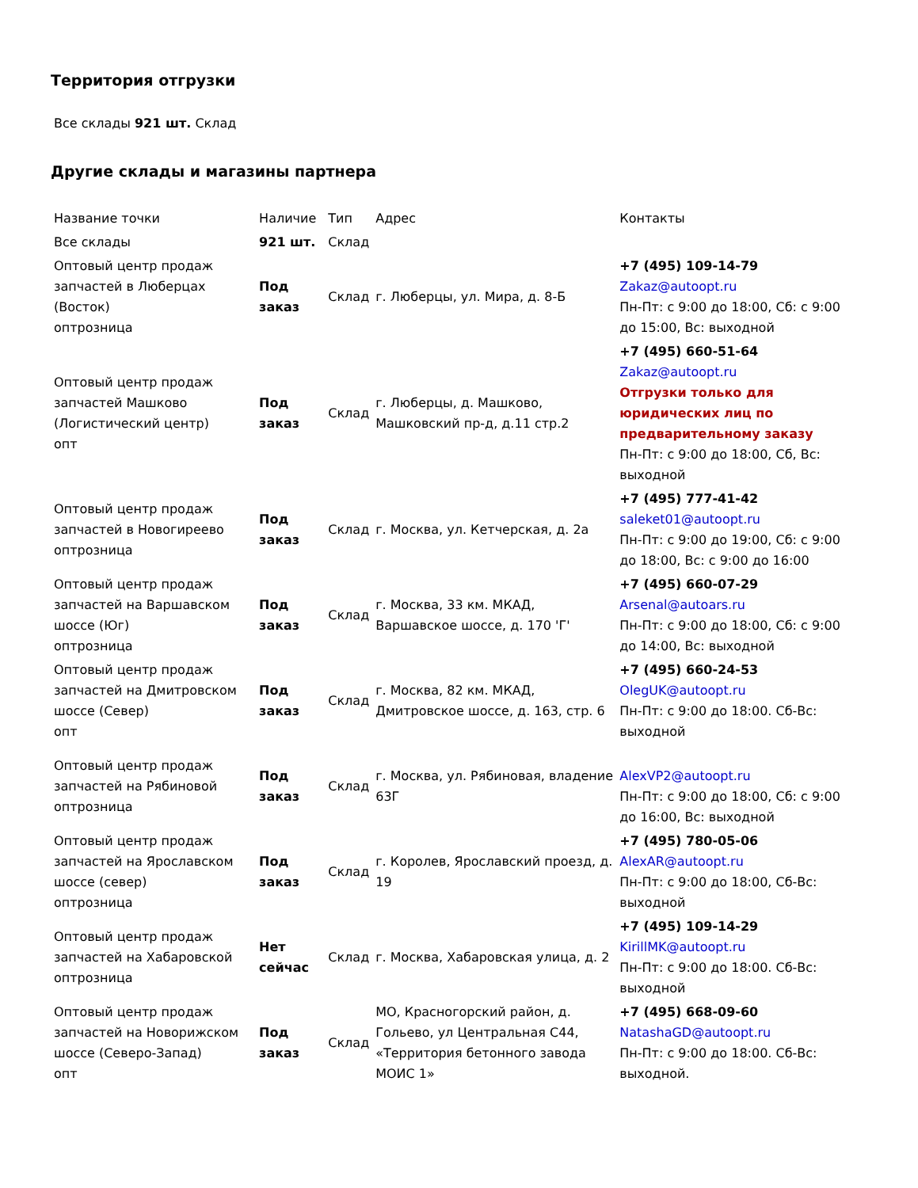Территория отгрузки
Все склады 921 шт. Склад
Другие склады и магазины партнера
| Название точки | Наличие | Тип | Адрес | Контакты |
| Все склады | 921 шт. | Склад | | |
| Оптовый центр продаж запчастей в Люберцах (Восток) оптрозница | Под заказ | Склад | г. Люберцы, ул. Мира, д. 8-Б | +7 (495) 109-14-79 Zakaz@autoopt.ru Пн-Пт: с 9:00 до 18:00, Сб: с 9:00 до 15:00, Вс: выходной |
| Оптовый центр продаж запчастей Машково (Логистический центр) опт | Под заказ | Склад | г. Люберцы, д. Машково, Машковский пр-д, д.11 стр.2 | +7 (495) 660-51-64 Zakaz@autoopt.ru Отгрузки только для юридических лиц по предварительному заказу Пн-Пт: с 9:00 до 18:00, Сб, Вс: выходной |
| Оптовый центр продаж запчастей в Новогиреево оптрозница | Под заказ | Склад | г. Москва, ул. Кетчерская, д. 2а | +7 (495) 777-41-42 saleket01@autoopt.ru Пн-Пт: с 9:00 до 19:00, Сб: с 9:00 до 18:00, Вс: с 9:00 до 16:00 |
| Оптовый центр продаж запчастей на Варшавском шоссе (Юг) оптрозница | Под заказ | Склад | г. Москва, 33 км. МКАД, Варшавское шоссе, д. 170 'Г' | +7 (495) 660-07-29 Arsenal@autoars.ru Пн-Пт: с 9:00 до 18:00, Сб: с 9:00 до 14:00, Вс: выходной |
| Оптовый центр продаж запчастей на Дмитровском шоссе (Север) опт | Под заказ | Склад | г. Москва, 82 км. МКАД, Дмитровское шоссе, д. 163, стр. 6 | +7 (495) 660-24-53 OlegUK@autoopt.ru Пн-Пт: с 9:00 до 18:00. Сб-Вс: выходной |
| Оптовый центр продаж запчастей на Рябиновой оптрозница | Под заказ | Склад | г. Москва, ул. Рябиновая, владение 63Г | AlexVP2@autoopt.ru Пн-Пт: с 9:00 до 18:00, Сб: с 9:00 до 16:00, Вс: выходной |
| Оптовый центр продаж запчастей на Ярославском шоссе (север) оптрозница | Под заказ | Склад | г. Королев, Ярославский проезд, д. 19 | +7 (495) 780-05-06 AlexAR@autoopt.ru Пн-Пт: с 9:00 до 18:00, Сб-Вс: выходной |
| Оптовый центр продаж запчастей на Хабаровской оптрозница | Нет сейчас | Склад | г. Москва, Хабаровская улица, д. 2 | +7 (495) 109-14-29 KirillMK@autoopt.ru Пн-Пт: с 9:00 до 18:00. Сб-Вс: выходной |
| Оптовый центр продаж запчастей на Новорижском шоссе (Северо-Запад) опт | Под заказ | Склад | МО, Красногорский район, д. Гольево, ул Центральная С44, «Территория бетонного завода МОИС 1» | +7 (495) 668-09-60 NatashaGD@autoopt.ru Пн-Пт: с 9:00 до 18:00. Сб-Вс: выходной. |